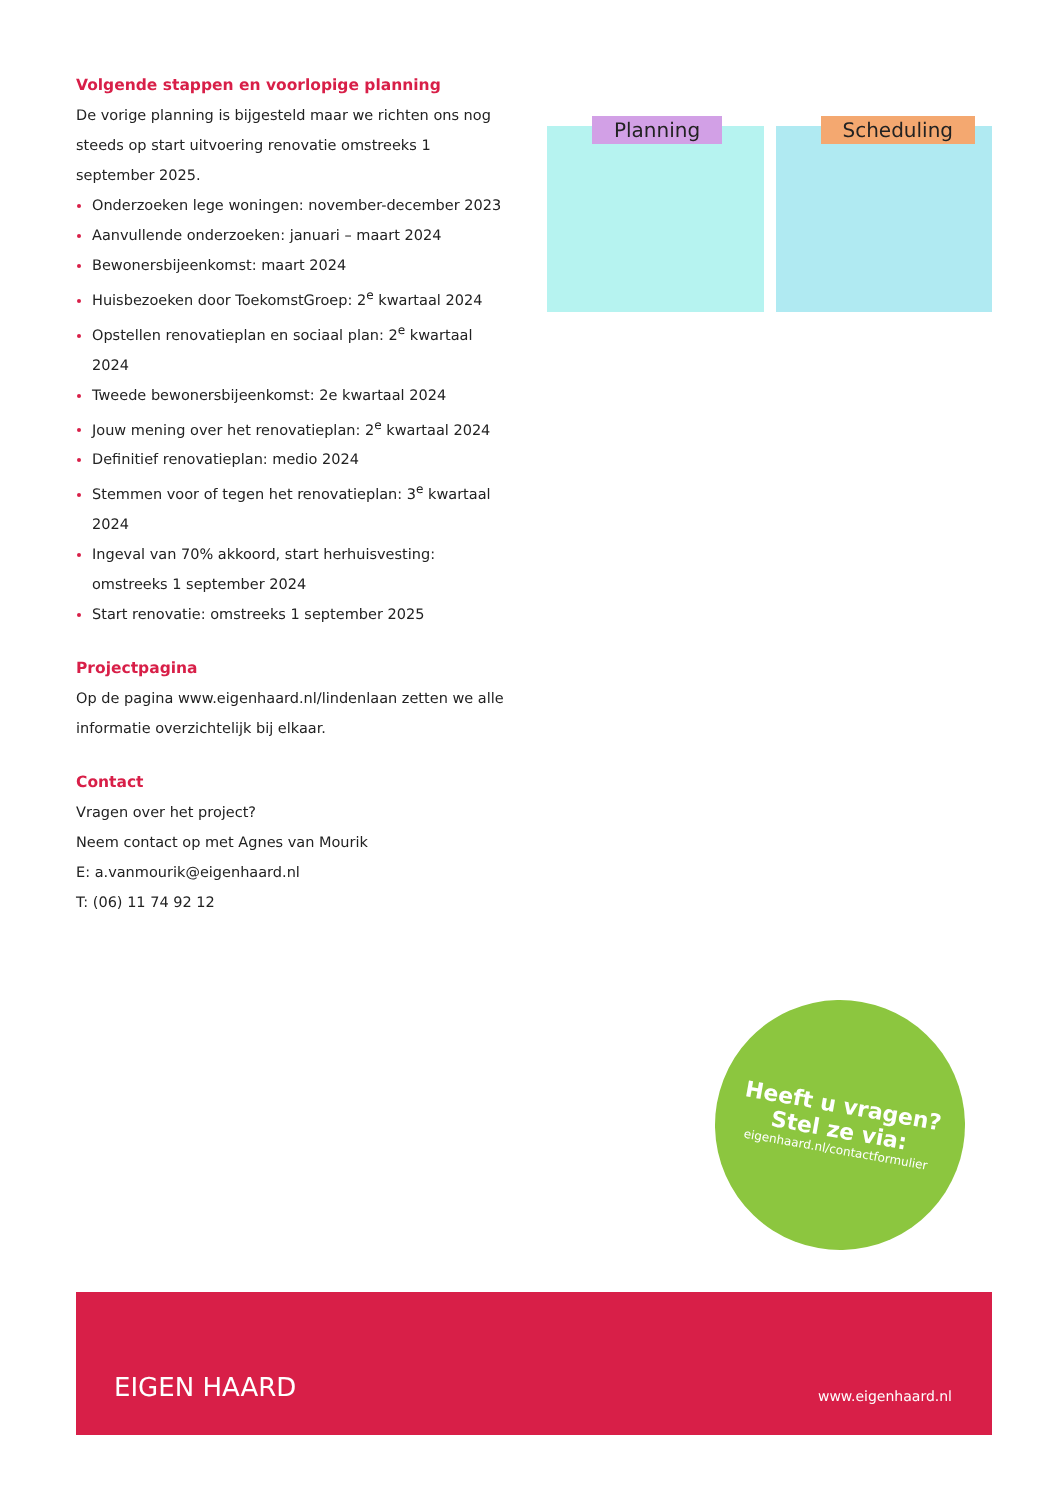Volgende stappen en voorlopige planning
De vorige planning is bijgesteld maar we richten ons nog steeds op start uitvoering renovatie omstreeks 1 september 2025.
Onderzoeken lege woningen: november-december 2023
Aanvullende onderzoeken: januari – maart 2024
Bewonersbijeenkomst: maart 2024
Huisbezoeken door ToekomstGroep: 2<sup>e</sup> kwartaal 2024
Opstellen renovatieplan en sociaal plan: 2<sup>e</sup> kwartaal 2024
Tweede bewonersbijeenkomst: 2e kwartaal 2024
Jouw mening over het renovatieplan: 2<sup>e</sup> kwartaal 2024
Definitief renovatieplan: medio 2024
Stemmen voor of tegen het renovatieplan: 3<sup>e</sup> kwartaal 2024
Ingeval van 70% akkoord, start herhuisvesting: omstreeks 1 september 2024
Start renovatie: omstreeks 1 september 2025
Projectpagina
Op de pagina www.eigenhaard.nl/lindenlaan zetten we alle informatie overzichtelijk bij elkaar.
Contact
Vragen over het project?
Neem contact op met Agnes van Mourik
E: a.vanmourik@eigenhaard.nl
T: (06) 11 74 92 12
Planning
Scheduling
Heeft u vragen?
Stel ze via:
eigenhaard.nl/contactformulier
EIGEN HAARD www.eigenhaard.nl